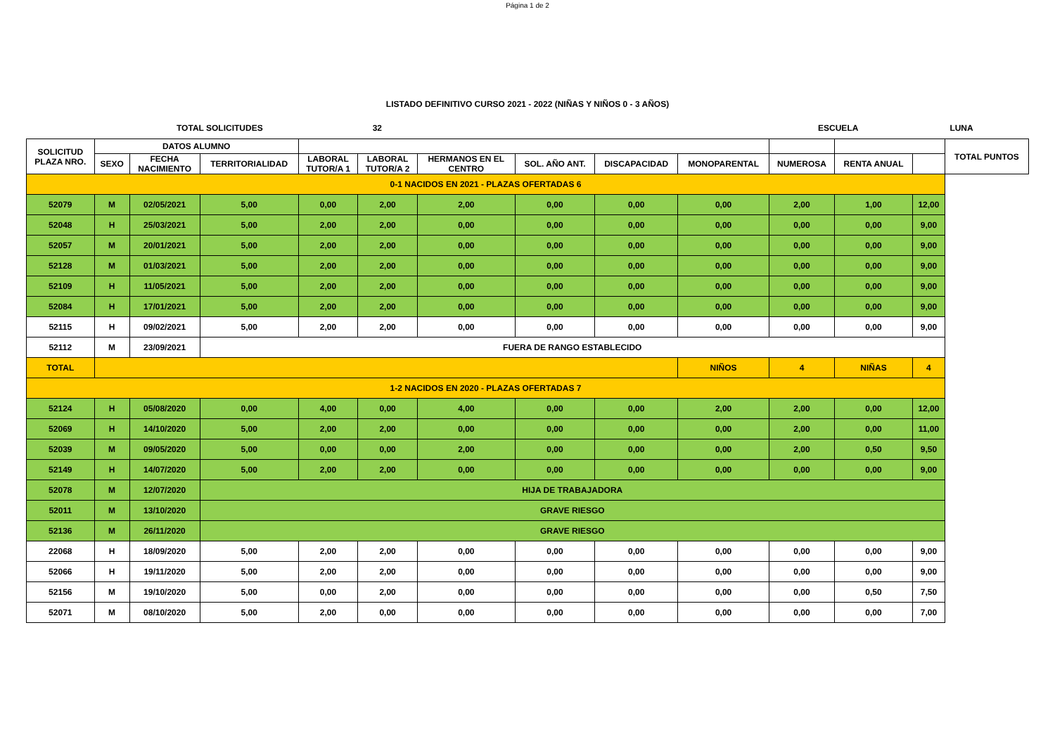Página 1 de 2
LISTADO DEFINITIVO CURSO 2021 - 2022 (NIÑAS Y NIÑOS 0 - 3 AÑOS)
TOTAL SOLICITUDES 32 ESCUELA LUNA
| SOLICITUD PLAZA NRO. | DATOS ALUMNO | | | | | | | | | | | | TOTAL PUNTOS |
| --- | --- | --- | --- | --- | --- | --- | --- | --- | --- | --- | --- | --- | --- |
| | SEXO | FECHA NACIMIENTO | TERRITORIALIDAD | LABORAL TUTOR/A 1 | LABORAL TUTOR/A 2 | HERMANOS EN EL CENTRO | SOL. AÑO ANT. | DISCAPACIDAD | MONOPARENTAL | NUMEROSA | RENTA ANUAL | | |
| 0-1 NACIDOS EN 2021 - PLAZAS OFERTADAS 6 | | | | | | | | | | | | | |
| 52079 | M | 02/05/2021 | 5,00 | 0,00 | 2,00 | 2,00 | 0,00 | 0,00 | 0,00 | 2,00 | 1,00 | 12,00 | |
| 52048 | H | 25/03/2021 | 5,00 | 2,00 | 2,00 | 0,00 | 0,00 | 0,00 | 0,00 | 0,00 | 0,00 | 9,00 | |
| 52057 | M | 20/01/2021 | 5,00 | 2,00 | 2,00 | 0,00 | 0,00 | 0,00 | 0,00 | 0,00 | 0,00 | 9,00 | |
| 52128 | M | 01/03/2021 | 5,00 | 2,00 | 2,00 | 0,00 | 0,00 | 0,00 | 0,00 | 0,00 | 0,00 | 9,00 | |
| 52109 | H | 11/05/2021 | 5,00 | 2,00 | 2,00 | 0,00 | 0,00 | 0,00 | 0,00 | 0,00 | 0,00 | 9,00 | |
| 52084 | H | 17/01/2021 | 5,00 | 2,00 | 2,00 | 0,00 | 0,00 | 0,00 | 0,00 | 0,00 | 0,00 | 9,00 | |
| 52115 | H | 09/02/2021 | 5,00 | 2,00 | 2,00 | 0,00 | 0,00 | 0,00 | 0,00 | 0,00 | 0,00 | 9,00 | |
| 52112 | M | 23/09/2021 | FUERA DE RANGO ESTABLECIDO | | | | | | | | | | |
| TOTAL | | | | | | | | | NIÑOS | 4 | NIÑAS | 4 | |
| 1-2 NACIDOS EN 2020 - PLAZAS OFERTADAS 7 | | | | | | | | | | | | | |
| 52124 | H | 05/08/2020 | 0,00 | 4,00 | 0,00 | 4,00 | 0,00 | 0,00 | 2,00 | 2,00 | 0,00 | 12,00 | |
| 52069 | H | 14/10/2020 | 5,00 | 2,00 | 2,00 | 0,00 | 0,00 | 0,00 | 0,00 | 2,00 | 0,00 | 11,00 | |
| 52039 | M | 09/05/2020 | 5,00 | 0,00 | 0,00 | 2,00 | 0,00 | 0,00 | 0,00 | 2,00 | 0,50 | 9,50 | |
| 52149 | H | 14/07/2020 | 5,00 | 2,00 | 2,00 | 0,00 | 0,00 | 0,00 | 0,00 | 0,00 | 0,00 | 9,00 | |
| 52078 | M | 12/07/2020 | HIJA DE TRABAJADORA | | | | | | | | | | |
| 52011 | M | 13/10/2020 | GRAVE RIESGO | | | | | | | | | | |
| 52136 | M | 26/11/2020 | GRAVE RIESGO | | | | | | | | | | |
| 22068 | H | 18/09/2020 | 5,00 | 2,00 | 2,00 | 0,00 | 0,00 | 0,00 | 0,00 | 0,00 | 0,00 | 9,00 | |
| 52066 | H | 19/11/2020 | 5,00 | 2,00 | 2,00 | 0,00 | 0,00 | 0,00 | 0,00 | 0,00 | 0,00 | 9,00 | |
| 52156 | M | 19/10/2020 | 5,00 | 0,00 | 2,00 | 0,00 | 0,00 | 0,00 | 0,00 | 0,00 | 0,50 | 7,50 | |
| 52071 | M | 08/10/2020 | 5,00 | 2,00 | 0,00 | 0,00 | 0,00 | 0,00 | 0,00 | 0,00 | 0,00 | 7,00 | |